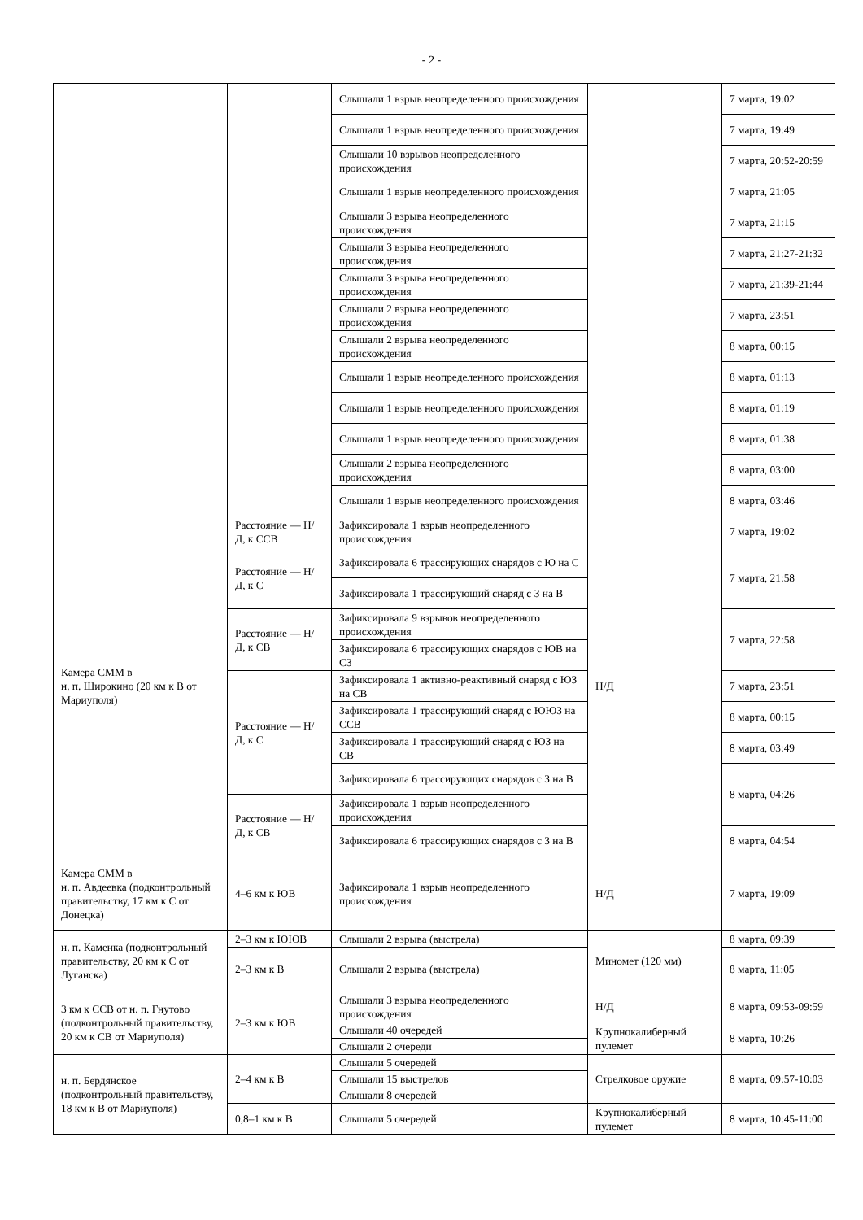- 2 -
| | | Слышали 1 взрыв неопределенного происхождения | | 7 марта, 19:02 |
| | | Слышали 1 взрыв неопределенного происхождения | | 7 марта, 19:49 |
| | | Слышали 10 взрывов неопределенного происхождения | | 7 марта, 20:52-20:59 |
| | | Слышали 1 взрыв неопределенного происхождения | | 7 марта, 21:05 |
| | | Слышали 3 взрыва неопределенного происхождения | | 7 марта, 21:15 |
| | | Слышали 3 взрыва неопределенного происхождения | | 7 марта, 21:27-21:32 |
| | | Слышали 3 взрыва неопределенного происхождения | | 7 марта, 21:39-21:44 |
| | | Слышали 2 взрыва неопределенного происхождения | | 7 марта, 23:51 |
| | | Слышали 2 взрыва неопределенного происхождения | | 8 марта, 00:15 |
| | | Слышали 1 взрыв неопределенного происхождения | | 8 марта, 01:13 |
| | | Слышали 1 взрыв неопределенного происхождения | | 8 марта, 01:19 |
| | | Слышали 1 взрыв неопределенного происхождения | | 8 марта, 01:38 |
| | | Слышали 2 взрыва неопределенного происхождения | | 8 марта, 03:00 |
| | | Слышали 1 взрыв неопределенного происхождения | | 8 марта, 03:46 |
| Камера СММ в н. п. Широкино (20 км к В от Мариуполя) | Расстояние — Н/Д, к ССВ | Зафиксировала 1 взрыв неопределенного происхождения | Н/Д | 7 марта, 19:02 |
| | Расстояние — Н/Д, к С | Зафиксировала 6 трассирующих снарядов с Ю на С | | 7 марта, 21:58 |
| | | Зафиксировала 1 трассирующий снаряд с З на В | | |
| | Расстояние — Н/Д, к СВ | Зафиксировала 9 взрывов неопределенного происхождения | | 7 марта, 22:58 |
| | | Зафиксировала 6 трассирующих снарядов с ЮВ на СЗ | | |
| | Расстояние — Н/Д, к С | Зафиксировала 1 активно-реактивный снаряд с ЮЗ на СВ | | 7 марта, 23:51 |
| | | Зафиксировала 1 трассирующий снаряд с ЮЮЗ на ССВ | | 8 марта, 00:15 |
| | | Зафиксировала 1 трассирующий снаряд с ЮЗ на СВ | | 8 марта, 03:49 |
| | | Зафиксировала 6 трассирующих снарядов с З на В | | 8 марта, 04:26 |
| | Расстояние — Н/Д, к СВ | Зафиксировала 1 взрыв неопределенного происхождения | | |
| | | Зафиксировала 6 трассирующих снарядов с З на В | | 8 марта, 04:54 |
| Камера СММ в н. п. Авдеевка (подконтрольный правительству, 17 км к С от Донецка) | 4–6 км к ЮВ | Зафиксировала 1 взрыв неопределенного происхождения | Н/Д | 7 марта, 19:09 |
| н. п. Каменка (подконтрольный правительству, 20 км к С от Луганска) | 2–3 км к ЮЮВ | Слышали 2 взрыва (выстрела) | Миномет (120 мм) | 8 марта, 09:39 |
| | 2–3 км к В | Слышали 2 взрыва (выстрела) | | 8 марта, 11:05 |
| 3 км к ССВ от н. п. Гнутово (подконтрольный правительству, 20 км к СВ от Мариуполя) | 2–3 км к ЮВ | Слышали 3 взрыва неопределенного происхождения | Н/Д | 8 марта, 09:53-09:59 |
| | | Слышали 40 очередей | Крупнокалиберный пулемет | 8 марта, 10:26 |
| | | Слышали 2 очереди | | |
| н. п. Бердянское (подконтрольный правительству, 18 км к В от Мариуполя) | 2–4 км к В | Слышали 5 очередей | Стрелковое оружие | 8 марта, 09:57-10:03 |
| | | Слышали 15 выстрелов | | |
| | | Слышали 8 очередей | | |
| | 0,8–1 км к В | Слышали 5 очередей | Крупнокалиберный пулемет | 8 марта, 10:45-11:00 |